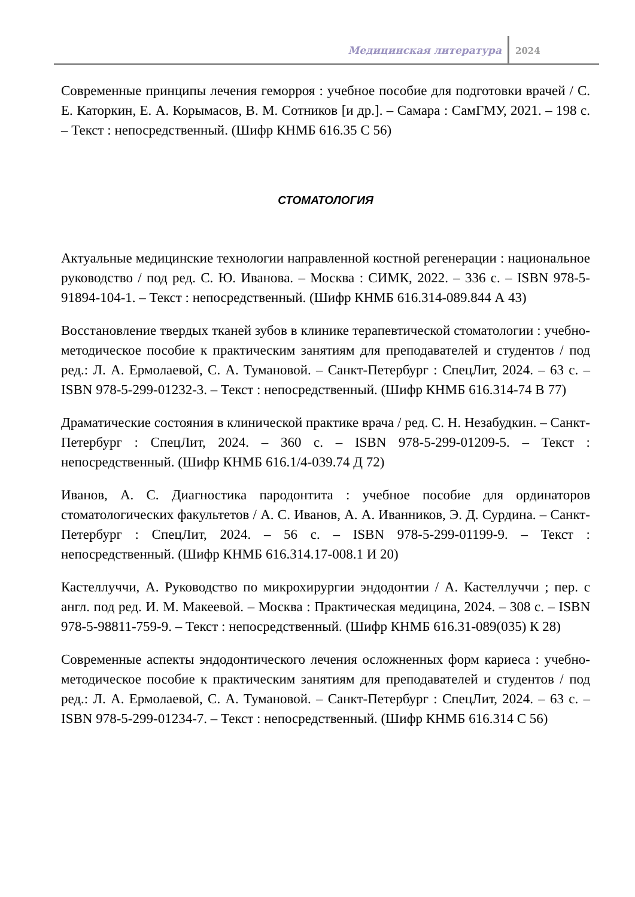Медицинская литература 2024
Современные принципы лечения геморроя : учебное пособие для подготовки врачей / С. Е. Каторкин, Е. А. Корымасов, В. М. Сотников [и др.]. – Самара : СамГМУ, 2021. – 198 с. – Текст : непосредственный. (Шифр КНМБ 616.35 С 56)
СТОМАТОЛОГИЯ
Актуальные медицинские технологии направленной костной регенерации : национальное руководство / под ред. С. Ю. Иванова. – Москва : СИМК, 2022. – 336 с. – ISBN 978-5-91894-104-1. – Текст : непосредственный. (Шифр КНМБ 616.314-089.844 А 43)
Восстановление твердых тканей зубов в клинике терапевтической стоматологии : учебно-методическое пособие к практическим занятиям для преподавателей и студентов / под ред.: Л. А. Ермолаевой, С. А. Тумановой. – Санкт-Петербург : СпецЛит, 2024. – 63 с. – ISBN 978-5-299-01232-3. – Текст : непосредственный. (Шифр КНМБ 616.314-74 В 77)
Драматические состояния в клинической практике врача / ред. С. Н. Незабудкин. – Санкт-Петербург : СпецЛит, 2024. – 360 с. – ISBN 978-5-299-01209-5. – Текст : непосредственный. (Шифр КНМБ 616.1/4-039.74 Д 72)
Иванов, А. С. Диагностика пародонтита : учебное пособие для ординаторов стоматологических факультетов / А. С. Иванов, А. А. Иванников, Э. Д. Сурдина. – Санкт-Петербург : СпецЛит, 2024. – 56 с. – ISBN 978-5-299-01199-9. – Текст : непосредственный. (Шифр КНМБ 616.314.17-008.1 И 20)
Кастеллуччи, А. Руководство по микрохирургии эндодонтии / А. Кастеллуччи ; пер. с англ. под ред. И. М. Макеевой. – Москва : Практическая медицина, 2024. – 308 с. – ISBN 978-5-98811-759-9. – Текст : непосредственный. (Шифр КНМБ 616.31-089(035) К 28)
Современные аспекты эндодонтического лечения осложненных форм кариеса : учебно-методическое пособие к практическим занятиям для преподавателей и студентов / под ред.: Л. А. Ермолаевой, С. А. Тумановой. – Санкт-Петербург : СпецЛит, 2024. – 63 с. – ISBN 978-5-299-01234-7. – Текст : непосредственный. (Шифр КНМБ 616.314 С 56)